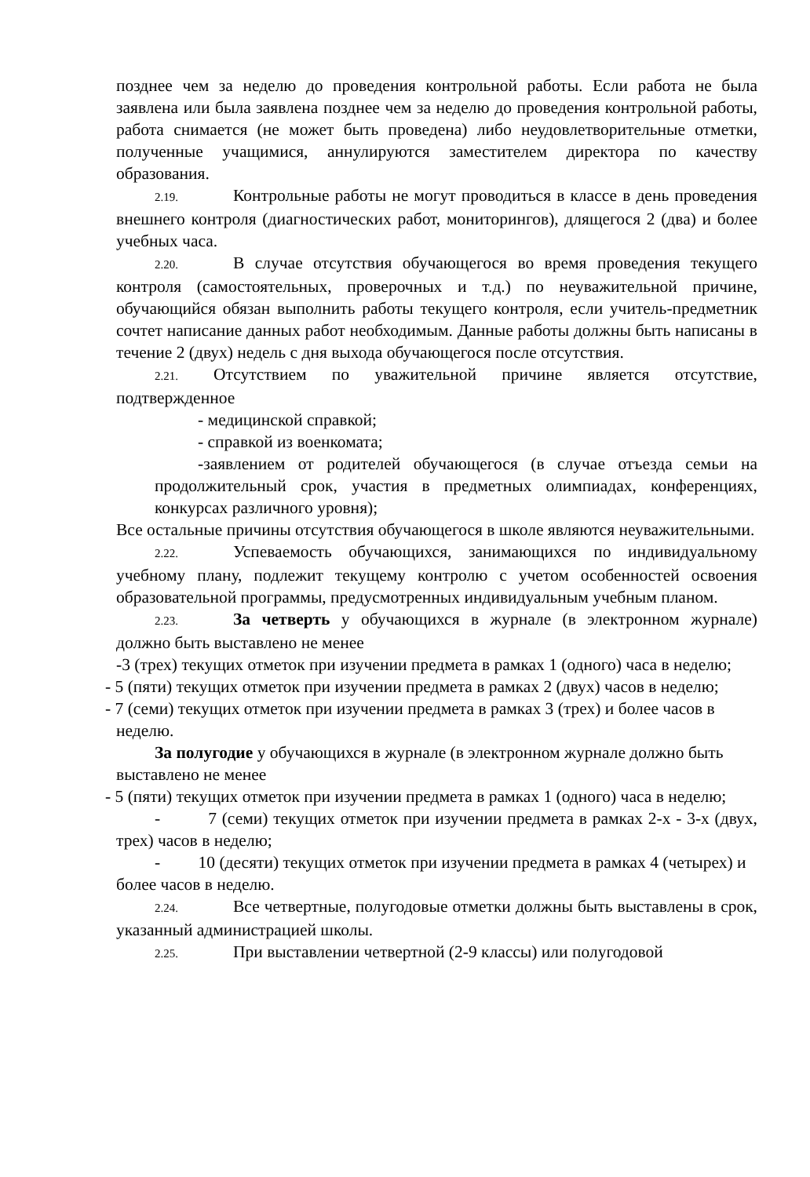позднее чем за неделю до проведения контрольной работы. Если работа не была заявлена или была заявлена позднее чем за неделю до проведения контрольной работы, работа снимается (не может быть проведена) либо неудовлетворительные отметки, полученные учащимися, аннулируются заместителем директора по качеству образования.
2.19. Контрольные работы не могут проводиться в классе в день проведения внешнего контроля (диагностических работ, мониторингов), длящегося 2 (два) и более учебных часа.
2.20. В случае отсутствия обучающегося во время проведения текущего контроля (самостоятельных, проверочных и т.д.) по неуважительной причине, обучающийся обязан выполнить работы текущего контроля, если учитель-предметник сочтет написание данных работ необходимым. Данные работы должны быть написаны в течение 2 (двух) недель с дня выхода обучающегося после отсутствия.
2.21. Отсутствием по уважительной причине является отсутствие, подтвержденное
- медицинской справкой;
- справкой из военкомата;
-заявлением от родителей обучающегося (в случае отъезда семьи на продолжительный срок, участия в предметных олимпиадах, конференциях, конкурсах различного уровня);
Все остальные причины отсутствия обучающегося в школе являются неуважительными.
2.22. Успеваемость обучающихся, занимающихся по индивидуальному учебному плану, подлежит текущему контролю с учетом особенностей освоения образовательной программы, предусмотренных индивидуальным учебным планом.
2.23. За четверть у обучающихся в журнале (в электронном журнале) должно быть выставлено не менее
-3 (трех) текущих отметок при изучении предмета в рамках 1 (одного) часа в неделю;
- 5 (пяти) текущих отметок при изучении предмета в рамках 2 (двух) часов в неделю;
- 7 (семи) текущих отметок при изучении предмета в рамках 3 (трех) и более часов в неделю.
За полугодие у обучающихся в журнале (в электронном журнале должно быть выставлено не менее
- 5 (пяти) текущих отметок при изучении предмета в рамках 1 (одного) часа в неделю;
- 7 (семи) текущих отметок при изучении предмета в рамках 2-х - 3-х (двух, трех) часов в неделю;
- 10 (десяти) текущих отметок при изучении предмета в рамках 4 (четырех) и более часов в неделю.
2.24. Все четвертные, полугодовые отметки должны быть выставлены в срок, указанный администрацией школы.
2.25. При выставлении четвертной (2-9 классы) или полугодовой